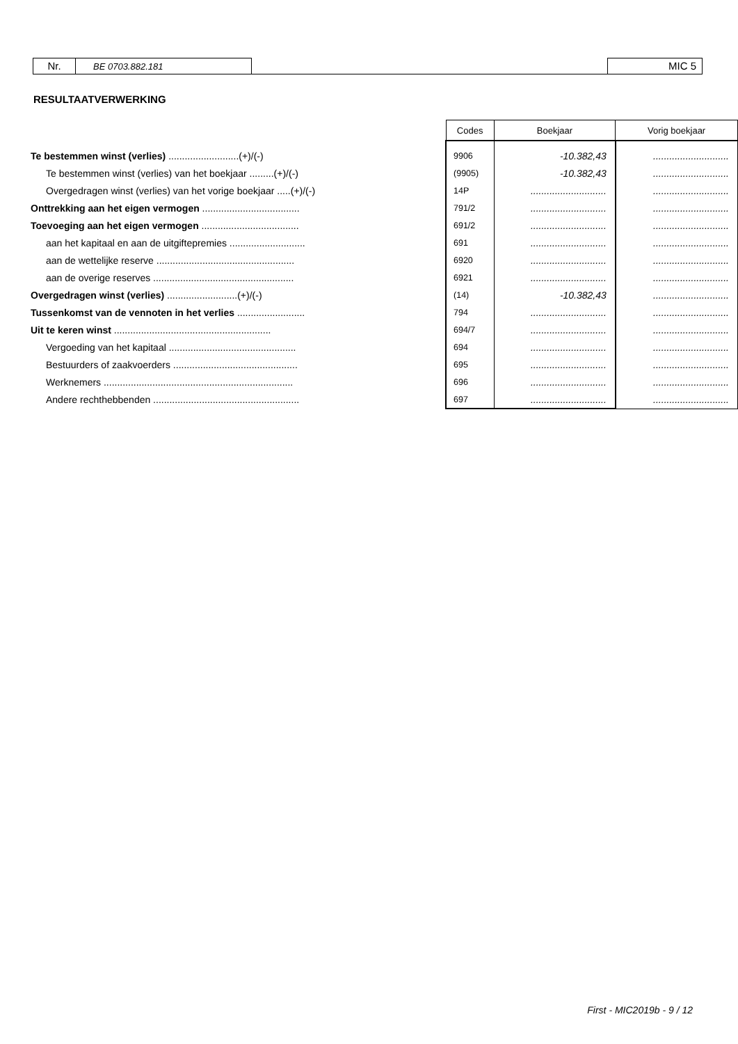Nr.
BE 0703.882.181
MIC 5
RESULTAATVERWERKING
| | Codes | Boekjaar | Vorig boekjaar |
| Te bestemmen winst (verlies) ..........................(+)/(-) | 9906 | -10.382,43 | ............................ |
| Te bestemmen winst (verlies) van het boekjaar .........(+)/(-) | (9905) | -10.382,43 | ............................ |
| Overgedragen winst (verlies) van het vorige boekjaar .....(+)/(-) | 14P | ............................ | ............................ |
| Onttrekking aan het eigen vermogen .................................... | 791/2 | ............................ | ............................ |
| Toevoeging aan het eigen vermogen .................................... | 691/2 | ............................ | ............................ |
| aan het kapitaal en aan de uitgiftepremies ............................ | 691 | ............................ | ............................ |
| aan de wettelijke reserve ................................................... | 6920 | ............................ | ............................ |
| aan de overige reserves .................................................... | 6921 | ............................ | ............................ |
| Overgedragen winst (verlies) ..........................(+)/(-) | (14) | -10.382,43 | ............................ |
| Tussenkomst van de vennoten in het verlies ......................... | 794 | ............................ | ............................ |
| Uit te keren winst .......................................................... | 694/7 | ............................ | ............................ |
| Vergoeding van het kapitaal ............................................... | 694 | ............................ | ............................ |
| Bestuurders of zaakvoerders .............................................. | 695 | ............................ | ............................ |
| Werknemers ...................................................................... | 696 | ............................ | ............................ |
| Andere rechthebbenden ...................................................... | 697 | ............................ | ............................ |
First - MIC2019b - 9 / 12